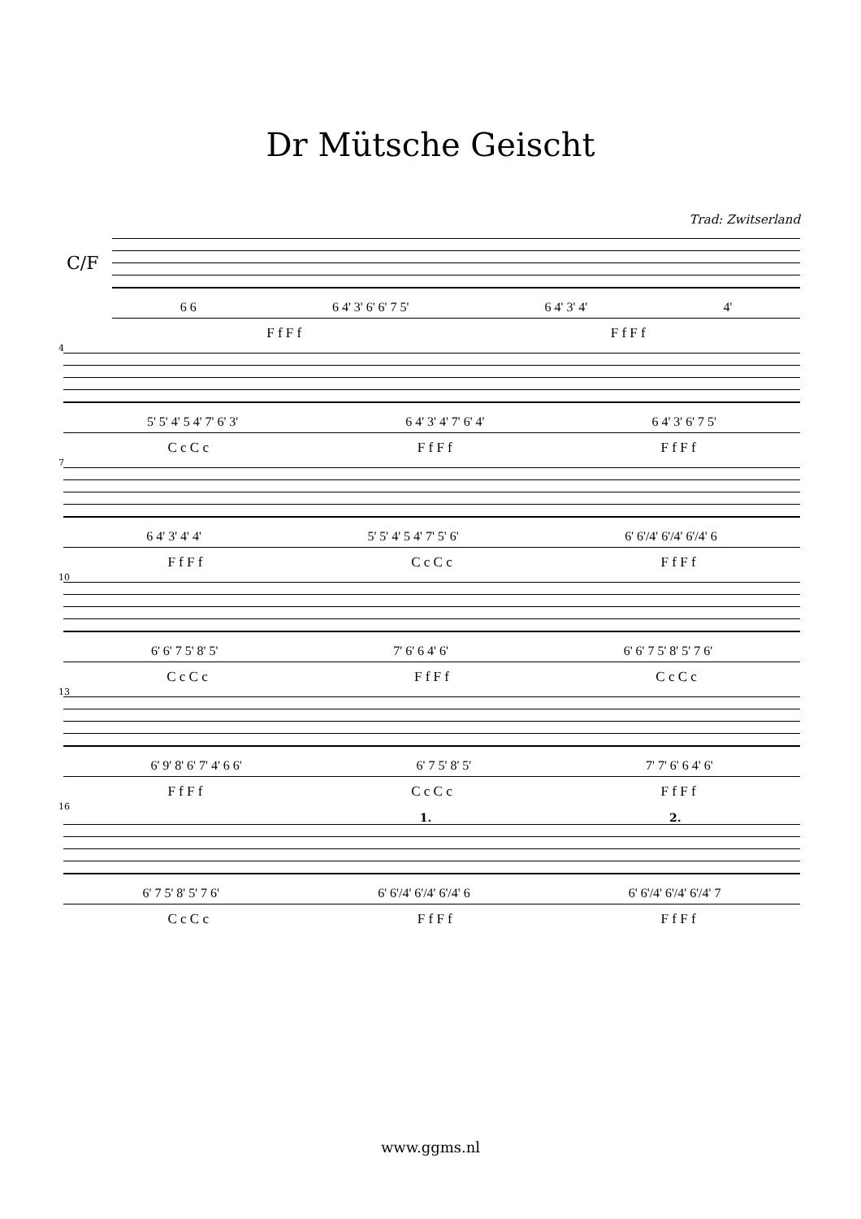Dr Mütsche Geischt
Trad: Zwitserland
C/F
6 6 6 4' 3' 6' 6' 7 5' 6 4' 3' 4' 4'
F f F f F f F f
4
5' 5' 4' 5 4' 7' 6' 3' 6 4' 3' 4' 7' 6' 4' 6 4' 3' 6' 7 5'
C c C c F f F f F f F f
7
6 4' 3' 4' 4' 5' 5' 4' 5 4' 7' 5' 6' 6' 6'/4' 6'/4' 6'/4' 6
F f F f C c C c F f F f
10
6' 6' 7 5' 8' 5' 7' 6' 6 4' 6' 6' 6' 7 5' 8' 5' 7 6'
C c C c F f F f C c C c
13
6' 9' 8' 6' 7' 4' 6 6' 6' 7 5' 8' 5' 7' 7' 6' 6 4' 6'
F f F f C c C c F f F f
16
1. 2.
6' 7 5' 8' 5' 7 6' 6' 6'/4' 6'/4' 6'/4' 6 6' 6'/4' 6'/4' 6'/4' 7
C c C c F f F f F f F f
www.ggms.nl